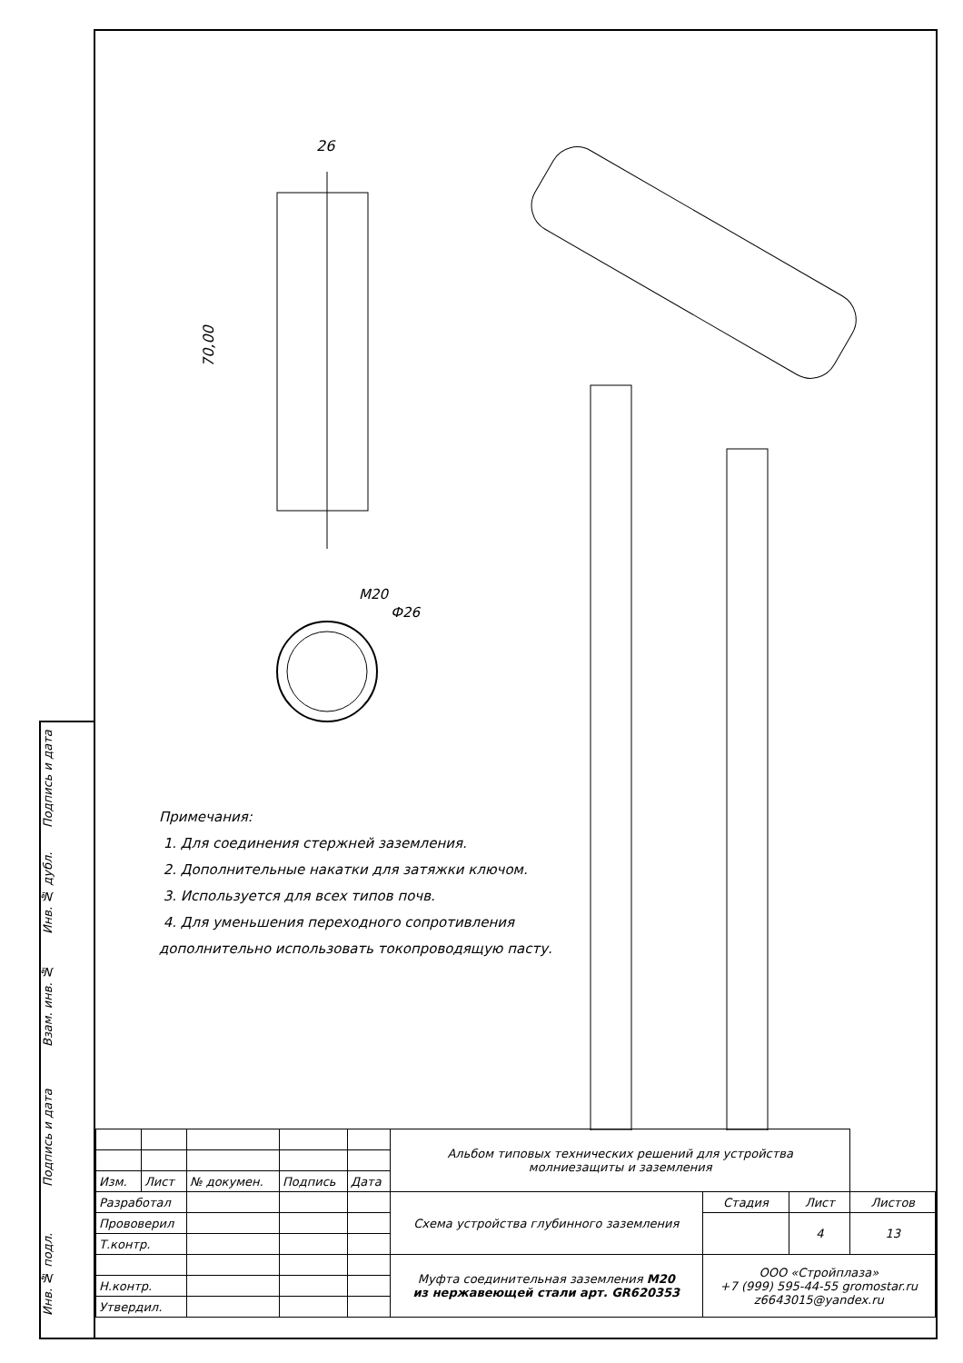Подпись и дата
Инв. № дубл.
Взам. инв. №
Подпись и дата
Инв. № подл.
26
70,00
M20
Ф26
Примечания:
1. Для соединения стержней заземления.
2. Дополнительные накатки для затяжки ключом.
3. Используется для всех типов почв.
4. Для уменьшения переходного сопротивления
дополнительно использовать токопроводящую пасту.
| | | | | | Альбом типовых технических решений для устройства молниезащиты и заземления | | | |
| Изм. | Лист | № докумен. | Подпись | Дата | | | | |
| Разработал | | | | | Схема устройства глубинного заземления | Стадия | Лист | Листов |
| Прововерил | | | | | | | 4 | 13 |
| Т.контр. | | | | | | | | |
| | | | | | Муфта соединительная заземления М20 из нержавеющей стали арт. GR620353 | ООО «Стройплаза» +7 (999) 595-44-55 gromostar.ru z6643015@yandex.ru | | |
| Н.контр. | | | | | | | | |
| Утвердил. | | | | | | | | |